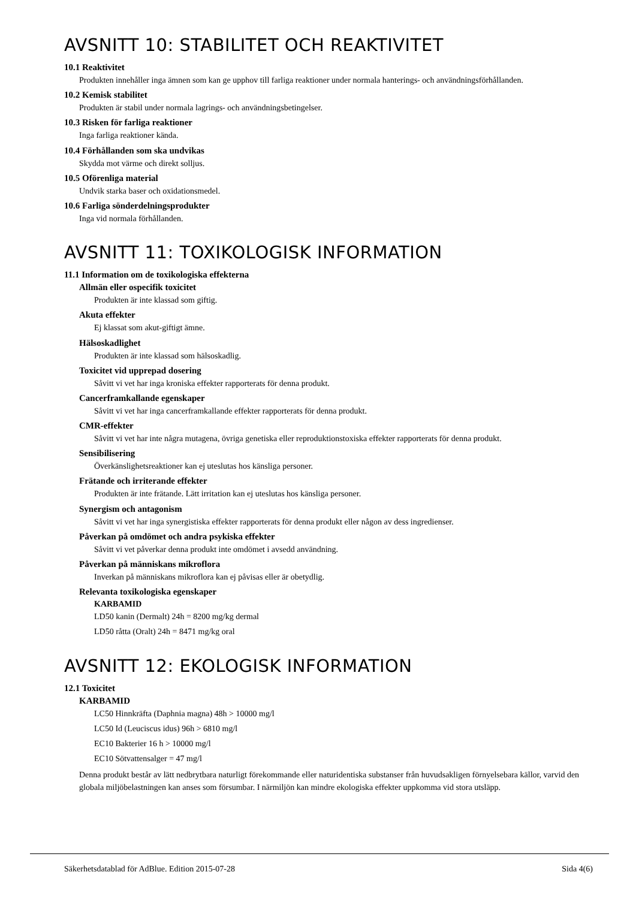AVSNITT 10: STABILITET OCH REAKTIVITET
10.1 Reaktivitet
Produkten innehåller inga ämnen som kan ge upphov till farliga reaktioner under normala hanterings- och användningsförhållanden.
10.2 Kemisk stabilitet
Produkten är stabil under normala lagrings- och användningsbetingelser.
10.3 Risken för farliga reaktioner
Inga farliga reaktioner kända.
10.4 Förhållanden som ska undvikas
Skydda mot värme och direkt solljus.
10.5 Oförenliga material
Undvik starka baser och oxidationsmedel.
10.6 Farliga sönderdelningsprodukter
Inga vid normala förhållanden.
AVSNITT 11: TOXIKOLOGISK INFORMATION
11.1 Information om de toxikologiska effekterna
Allmän eller ospecifik toxicitet
Produkten är inte klassad som giftig.
Akuta effekter
Ej klassat som akut-giftigt ämne.
Hälsoskadlighet
Produkten är inte klassad som hälsoskadlig.
Toxicitet vid upprepad dosering
Såvitt vi vet har inga kroniska effekter rapporterats för denna produkt.
Cancerframkallande egenskaper
Såvitt vi vet har inga cancerframkallande effekter rapporterats för denna produkt.
CMR-effekter
Såvitt vi vet har inte några mutagena, övriga genetiska eller reproduktionstoxiska effekter rapporterats för denna produkt.
Sensibilisering
Överkänslighetsreaktioner kan ej uteslutas hos känsliga personer.
Frätande och irriterande effekter
Produkten är inte frätande. Lätt irritation kan ej uteslutas hos känsliga personer.
Synergism och antagonism
Såvitt vi vet har inga synergistiska effekter rapporterats för denna produkt eller någon av dess ingredienser.
Påverkan på omdömet och andra psykiska effekter
Såvitt vi vet påverkar denna produkt inte omdömet i avsedd användning.
Påverkan på människans mikroflora
Inverkan på människans mikroflora kan ej påvisas eller är obetydlig.
Relevanta toxikologiska egenskaper
KARBAMID
LD50 kanin (Dermalt) 24h = 8200 mg/kg dermal
LD50 råtta (Oralt) 24h = 8471 mg/kg oral
AVSNITT 12: EKOLOGISK INFORMATION
12.1 Toxicitet
KARBAMID
LC50 Hinnkräfta (Daphnia magna) 48h > 10000 mg/l
LC50 Id (Leuciscus idus) 96h > 6810 mg/l
EC10 Bakterier 16 h > 10000 mg/l
EC10 Sötvattensalger = 47 mg/l
Denna produkt består av lätt nedbrytbara naturligt förekommande eller naturidentiska substanser från huvudsakligen förnyelsebara källor, varvid den globala miljöbelastningen kan anses som försumbar. I närmiljön kan mindre ekologiska effekter uppkomma vid stora utsläpp.
Säkerhetsdatablad för AdBlue. Edition 2015-07-28 Sida 4(6)